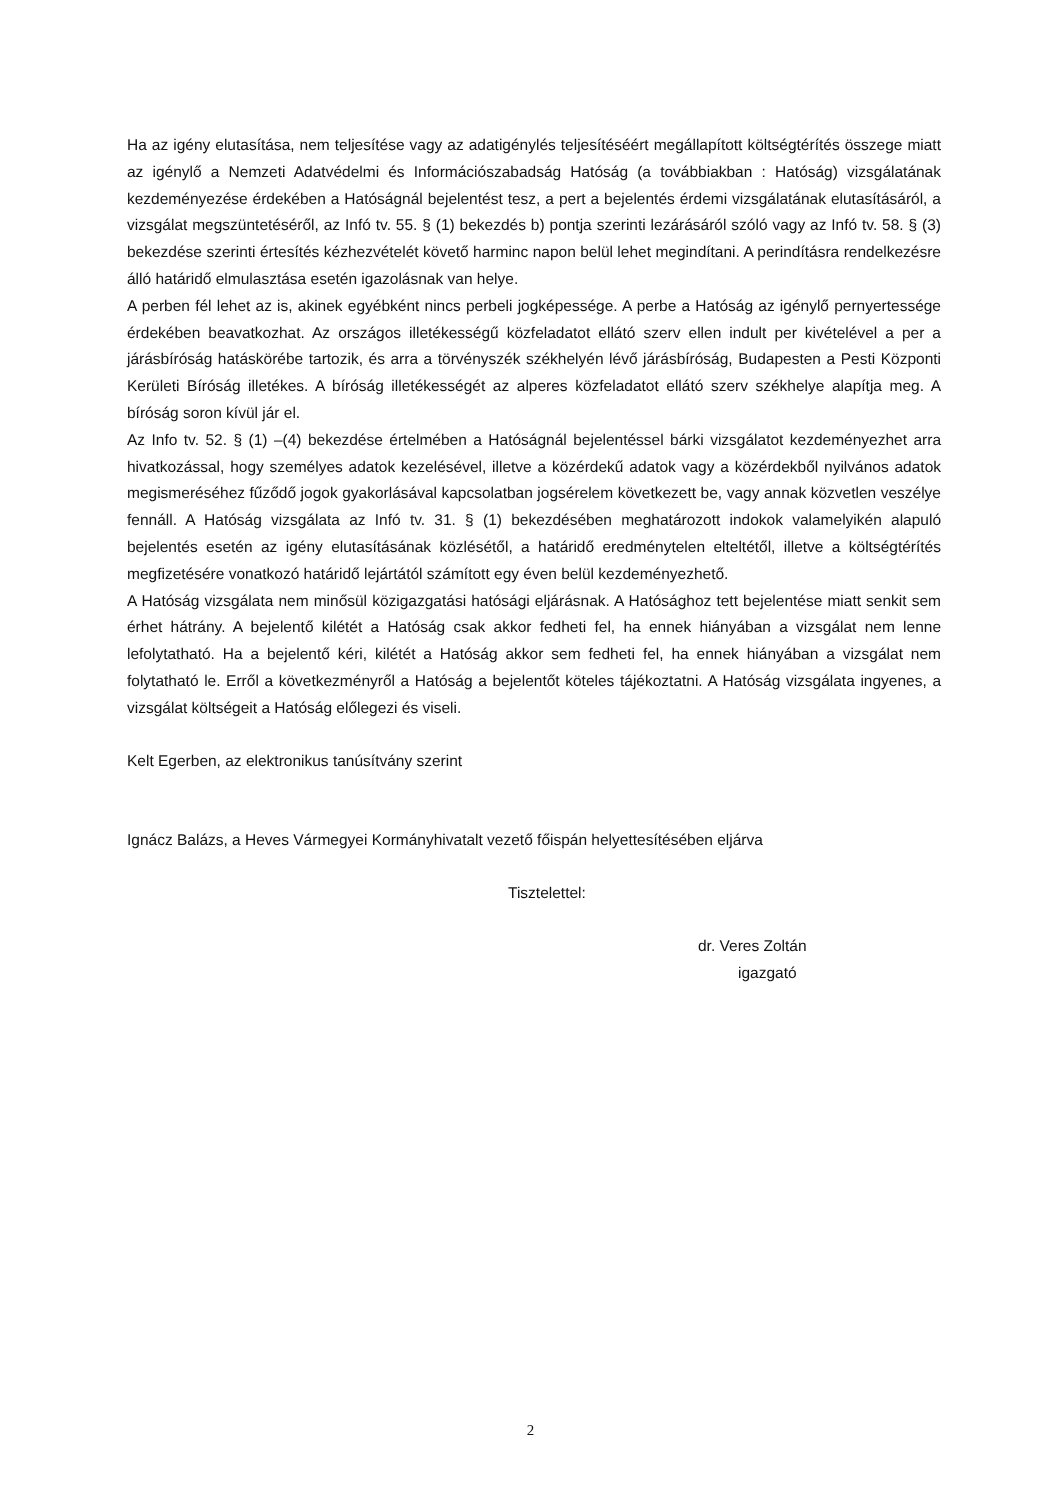Ha az igény elutasítása, nem teljesítése vagy az adatigénylés teljesítéséért megállapított költségtérítés összege miatt az igénylő a Nemzeti Adatvédelmi és Információszabadság Hatóság (a továbbiakban : Hatóság) vizsgálatának kezdeményezése érdekében a Hatóságnál bejelentést tesz, a pert a bejelentés érdemi vizsgálatának elutasításáról, a vizsgálat megszüntetéséről, az Infó tv. 55. § (1) bekezdés b) pontja szerinti lezárásáról szóló vagy az Infó tv. 58. § (3) bekezdése szerinti értesítés kézhezvételét követő harminc napon belül lehet megindítani. A perindításra rendelkezésre álló határidő elmulasztása esetén igazolásnak van helye.
A perben fél lehet az is, akinek egyébként nincs perbeli jogképessége. A perbe a Hatóság az igénylő pernyertessége érdekében beavatkozhat. Az országos illetékességű közfeladatot ellátó szerv ellen indult per kivételével a per a járásbíróság hatáskörébe tartozik, és arra a törvényszék székhelyén lévő járásbíróság, Budapesten a Pesti Központi Kerületi Bíróság illetékes. A bíróság illetékességét az alperes közfeladatot ellátó szerv székhelye alapítja meg. A bíróság soron kívül jár el.
Az Info tv. 52. § (1) –(4) bekezdése értelmében a Hatóságnál bejelentéssel bárki vizsgálatot kezdeményezhet arra hivatkozással, hogy személyes adatok kezelésével, illetve a közérdekű adatok vagy a közérdekből nyilvános adatok megismeréséhez fűződő jogok gyakorlásával kapcsolatban jogsérelem következett be, vagy annak közvetlen veszélye fennáll. A Hatóság vizsgálata az Infó tv. 31. § (1) bekezdésében meghatározott indokok valamelyikén alapuló bejelentés esetén az igény elutasításának közlésétől, a határidő eredménytelen elteltétől, illetve a költségtérítés megfizetésére vonatkozó határidő lejártától számított egy éven belül kezdeményezhető.
A Hatóság vizsgálata nem minősül közigazgatási hatósági eljárásnak. A Hatósághoz tett bejelentése miatt senkit sem érhet hátrány. A bejelentő kilétét a Hatóság csak akkor fedheti fel, ha ennek hiányában a vizsgálat nem lenne lefolytatható. Ha a bejelentő kéri, kilétét a Hatóság akkor sem fedheti fel, ha ennek hiányában a vizsgálat nem folytatható le. Erről a következményről a Hatóság a bejelentőt köteles tájékoztatni. A Hatóság vizsgálata ingyenes, a vizsgálat költségeit a Hatóság előlegezi és viseli.
Kelt Egerben, az elektronikus tanúsítvány szerint
Ignácz Balázs, a Heves Vármegyei Kormányhivatalt vezető főispán helyettesítésében eljárva
Tisztelettel:
dr. Veres Zoltán
igazgató
2